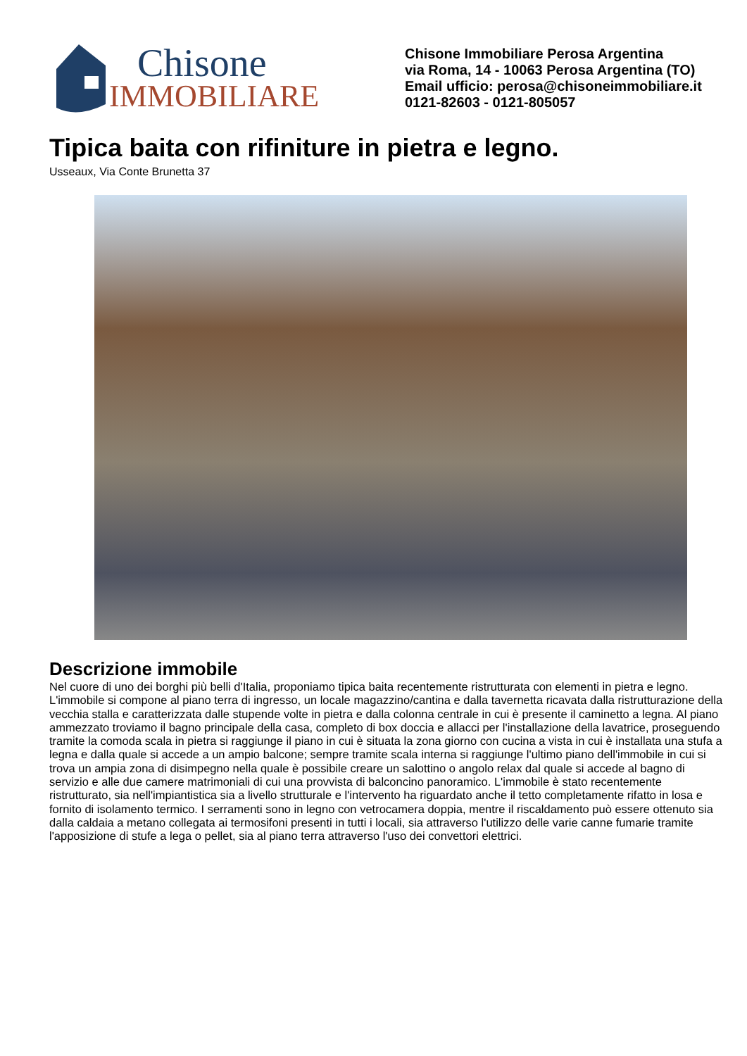Chisone
IMMOBILIARE
Chisone Immobiliare Perosa Argentina
via Roma, 14 - 10063 Perosa Argentina (TO)
Email ufficio: perosa@chisoneimmobiliare.it
0121-82603 - 0121-805057
Tipica baita con rifiniture in pietra e legno.
Usseaux, Via Conte Brunetta 37
Descrizione immobile
Nel cuore di uno dei borghi più belli d'Italia, proponiamo tipica baita recentemente ristrutturata con elementi in pietra e legno. L'immobile si compone al piano terra di ingresso, un locale magazzino/cantina e dalla tavernetta ricavata dalla ristrutturazione della vecchia stalla e caratterizzata dalle stupende volte in pietra e dalla colonna centrale in cui è presente il caminetto a legna. Al piano ammezzato troviamo il bagno principale della casa, completo di box doccia e allacci per l'installazione della lavatrice, proseguendo tramite la comoda scala in pietra si raggiunge il piano in cui è situata la zona giorno con cucina a vista in cui è installata una stufa a legna e dalla quale si accede a un ampio balcone; sempre tramite scala interna si raggiunge l'ultimo piano dell'immobile in cui si trova un ampia zona di disimpegno nella quale è possibile creare un salottino o angolo relax dal quale si accede al bagno di servizio e alle due camere matrimoniali di cui una provvista di balconcino panoramico. L'immobile è stato recentemente ristrutturato, sia nell'impiantistica sia a livello strutturale e l'intervento ha riguardato anche il tetto completamente rifatto in losa e fornito di isolamento termico. I serramenti sono in legno con vetrocamera doppia, mentre il riscaldamento può essere ottenuto sia dalla caldaia a metano collegata ai termosifoni presenti in tutti i locali, sia attraverso l'utilizzo delle varie canne fumarie tramite l'apposizione di stufe a lega o pellet, sia al piano terra attraverso l'uso dei convettori elettrici.